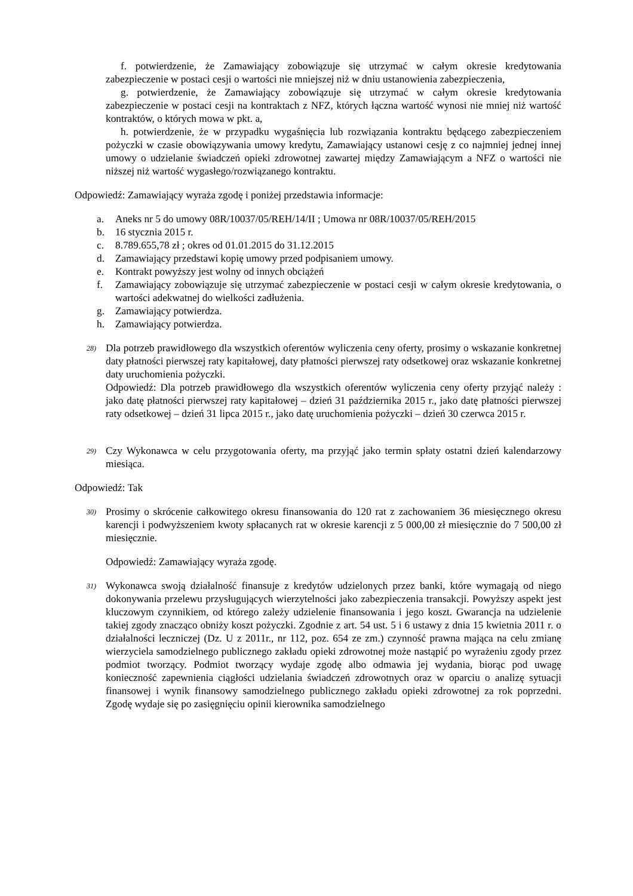f. potwierdzenie, że Zamawiający zobowiązuje się utrzymać w całym okresie kredytowania zabezpieczenie w postaci cesji o wartości nie mniejszej niż w dniu ustanowienia zabezpieczenia,
g. potwierdzenie, że Zamawiający zobowiązuje się utrzymać w całym okresie kredytowania zabezpieczenie w postaci cesji na kontraktach z NFZ, których łączna wartość wynosi nie mniej niż wartość kontraktów, o których mowa w pkt. a,
h. potwierdzenie, że w przypadku wygaśnięcia lub rozwiązania kontraktu będącego zabezpieczeniem pożyczki w czasie obowiązywania umowy kredytu, Zamawiający ustanowi cesję z co najmniej jednej innej umowy o udzielanie świadczeń opieki zdrowotnej zawartej między Zamawiającym a NFZ o wartości nie niższej niż wartość wygasłego/rozwiązanego kontraktu.
Odpowiedź: Zamawiający wyraża zgodę i poniżej przedstawia informacje:
a. Aneks nr 5 do umowy 08R/10037/05/REH/14/II ; Umowa nr 08R/10037/05/REH/2015
b. 16 stycznia 2015 r.
c. 8.789.655,78 zł ; okres od 01.01.2015 do 31.12.2015
d. Zamawiający przedstawi kopię umowy przed podpisaniem umowy.
e. Kontrakt powyższy jest wolny od innych obciążeń
f. Zamawiający zobowiązuje się utrzymać zabezpieczenie w postaci cesji w całym okresie kredytowania, o wartości adekwatnej do wielkości zadłużenia.
g. Zamawiający potwierdza.
h. Zamawiający potwierdza.
28)
Dla potrzeb prawidłowego dla wszystkich oferentów wyliczenia ceny oferty, prosimy o wskazanie konkretnej daty płatności pierwszej raty kapitałowej, daty płatności pierwszej raty odsetkowej oraz wskazanie konkretnej daty uruchomienia pożyczki.
Odpowiedź: Dla potrzeb prawidłowego dla wszystkich oferentów wyliczenia ceny oferty przyjąć należy : jako datę płatności pierwszej raty kapitałowej – dzień 31 października 2015 r., jako datę płatności pierwszej raty odsetkowej – dzień 31 lipca 2015 r., jako datę uruchomienia pożyczki – dzień 30 czerwca 2015 r.
29)
Czy Wykonawca w celu przygotowania oferty, ma przyjąć jako termin spłaty ostatni dzień kalendarzowy miesiąca.
Odpowiedź: Tak
30)
Prosimy o skrócenie całkowitego okresu finansowania do 120 rat z zachowaniem 36 miesięcznego okresu karencji i podwyższeniem kwoty spłacanych rat w okresie karencji z 5 000,00 zł miesięcznie do 7 500,00 zł miesięcznie.
Odpowiedź: Zamawiający wyraża zgodę.
31)
Wykonawca swoją działalność finansuje z kredytów udzielonych przez banki, które wymagają od niego dokonywania przelewu przysługujących wierzytelności jako zabezpieczenia transakcji. Powyższy aspekt jest kluczowym czynnikiem, od którego zależy udzielenie finansowania i jego koszt. Gwarancja na udzielenie takiej zgody znacząco obniży koszt pożyczki. Zgodnie z art. 54 ust. 5 i 6 ustawy z dnia 15 kwietnia 2011 r. o działalności leczniczej (Dz. U z 2011r., nr 112, poz. 654 ze zm.) czynność prawna mająca na celu zmianę wierzyciela samodzielnego publicznego zakładu opieki zdrowotnej może nastąpić po wyrażeniu zgody przez podmiot tworzący. Podmiot tworzący wydaje zgodę albo odmawia jej wydania, biorąc pod uwagę konieczność zapewnienia ciągłości udzielania świadczeń zdrowotnych oraz w oparciu o analizę sytuacji finansowej i wynik finansowy samodzielnego publicznego zakładu opieki zdrowotnej za rok poprzedni. Zgodę wydaje się po zasięgnięciu opinii kierownika samodzielnego